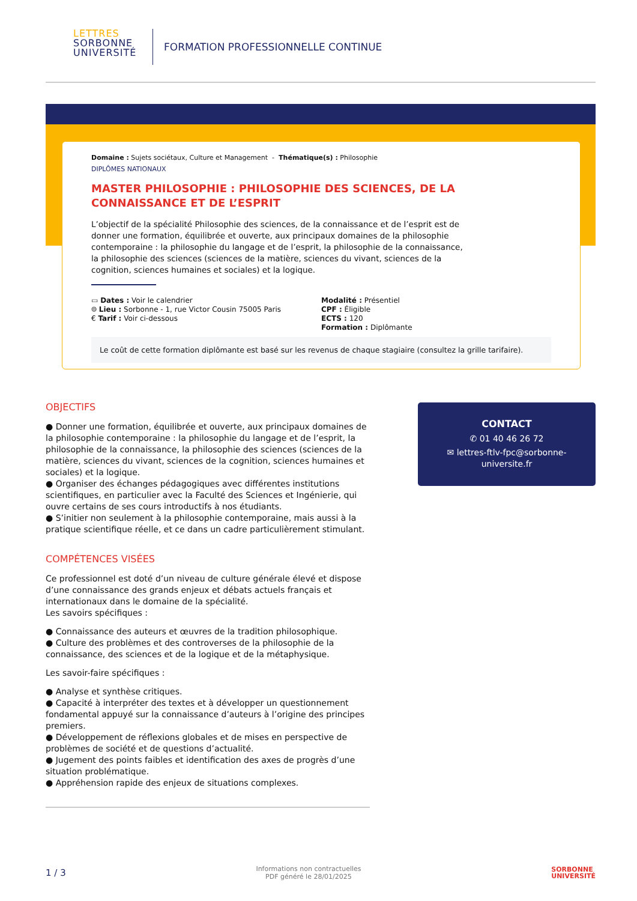LETTRES
SORBONNE
UNIVERSITÉ
FORMATION PROFESSIONNELLE CONTINUE
Domaine : Sujets sociétaux, Culture et Management - Thématique(s) : Philosophie
DIPLÔMES NATIONAUX
MASTER PHILOSOPHIE : PHILOSOPHIE DES SCIENCES, DE LA CONNAISSANCE ET DE L’ESPRIT
L’objectif de la spécialité Philosophie des sciences, de la connaissance et de l’esprit est de donner une formation, équilibrée et ouverte, aux principaux domaines de la philosophie contemporaine : la philosophie du langage et de l’esprit, la philosophie de la connaissance, la philosophie des sciences (sciences de la matière, sciences du vivant, sciences de la cognition, sciences humaines et sociales) et la logique.
▭ Dates : Voir le calendrier
⌾ Lieu : Sorbonne - 1, rue Victor Cousin 75005 Paris
€ Tarif : Voir ci-dessous
Modalité : Présentiel
CPF : Éligible
ECTS : 120
Formation : Diplômante
Le coût de cette formation diplômante est basé sur les revenus de chaque stagiaire (consultez la grille tarifaire).
OBJECTIFS
● Donner une formation, équilibrée et ouverte, aux principaux domaines de la philosophie contemporaine : la philosophie du langage et de l’esprit, la philosophie de la connaissance, la philosophie des sciences (sciences de la matière, sciences du vivant, sciences de la cognition, sciences humaines et sociales) et la logique.
● Organiser des échanges pédagogiques avec différentes institutions scientifiques, en particulier avec la Faculté des Sciences et Ingénierie, qui ouvre certains de ses cours introductifs à nos étudiants.
● S’initier non seulement à la philosophie contemporaine, mais aussi à la pratique scientifique réelle, et ce dans un cadre particulièrement stimulant.
COMPÉTENCES VISÉES
Ce professionnel est doté d’un niveau de culture générale élevé et dispose d’une connaissance des grands enjeux et débats actuels français et internationaux dans le domaine de la spécialité.
Les savoirs spécifiques :
● Connaissance des auteurs et œuvres de la tradition philosophique.
● Culture des problèmes et des controverses de la philosophie de la connaissance, des sciences et de la logique et de la métaphysique.
Les savoir-faire spécifiques :
● Analyse et synthèse critiques.
● Capacité à interpréter des textes et à développer un questionnement fondamental appuyé sur la connaissance d’auteurs à l’origine des principes premiers.
● Développement de réflexions globales et de mises en perspective de problèmes de société et de questions d’actualité.
● Jugement des points faibles et identification des axes de progrès d’une situation problématique.
● Appréhension rapide des enjeux de situations complexes.
CONTACT
✆ 01 40 46 26 72
✉ lettres-ftlv-fpc@sorbonne-
universite.fr
1 / 3 Informations non contractuelles
PDF généré le 28/01/2025 SORBONNE
UNIVERSITÉ